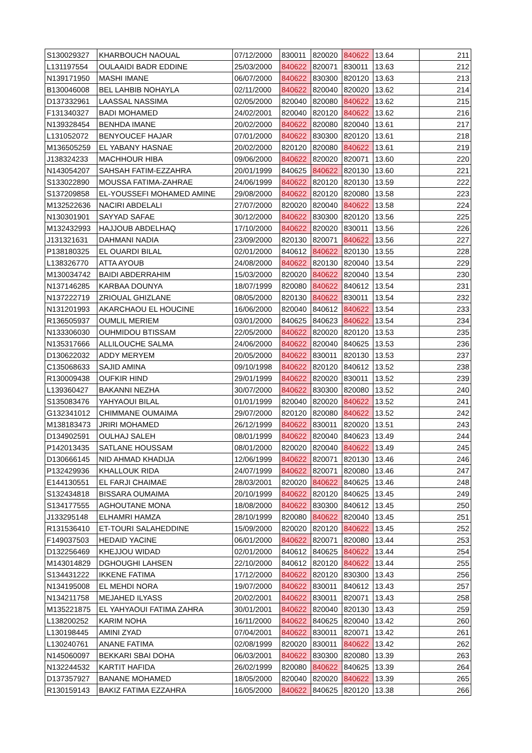| S130029327 | KHARBOUCH NAOUAL | 07/12/2000 | 830011 | 820020 | 840622 | 13.64 | 211 |
| L131197554 | OULAAIDI BADR EDDINE | 25/03/2000 | 840622 | 820071 | 830011 | 13.63 | 212 |
| N139171950 | MASHI IMANE | 06/07/2000 | 840622 | 830300 | 820120 | 13.63 | 213 |
| B130046008 | BEL LAHBIB NOHAYLA | 02/11/2000 | 840622 | 820040 | 820020 | 13.62 | 214 |
| D137332961 | LAASSAL NASSIMA | 02/05/2000 | 820040 | 820080 | 840622 | 13.62 | 215 |
| F131340327 | BADI MOHAMED | 24/02/2001 | 820040 | 820120 | 840622 | 13.62 | 216 |
| N139328454 | BENHDA IMANE | 20/02/2000 | 840622 | 820080 | 820040 | 13.61 | 217 |
| L131052072 | BENYOUCEF HAJAR | 07/01/2000 | 840622 | 830300 | 820120 | 13.61 | 218 |
| M136505259 | EL YABANY HASNAE | 20/02/2000 | 820120 | 820080 | 840622 | 13.61 | 219 |
| J138324233 | MACHHOUR HIBA | 09/06/2000 | 840622 | 820020 | 820071 | 13.60 | 220 |
| N143054207 | SAHSAH FATIM-EZZAHRA | 20/01/1999 | 840625 | 840622 | 820130 | 13.60 | 221 |
| S133022890 | MOUSSA FATIMA-ZAHRAE | 24/06/1999 | 840622 | 820120 | 820130 | 13.59 | 222 |
| S137209858 | EL-YOUSSEFI MOHAMED AMINE | 29/08/2000 | 840622 | 820120 | 820080 | 13.58 | 223 |
| M132522636 | NACIRI ABDELALI | 27/07/2000 | 820020 | 820040 | 840622 | 13.58 | 224 |
| N130301901 | SAYYAD SAFAE | 30/12/2000 | 840622 | 830300 | 820120 | 13.56 | 225 |
| M132432993 | HAJJOUB ABDELHAQ | 17/10/2000 | 840622 | 820020 | 830011 | 13.56 | 226 |
| J131321631 | DAHMANI NADIA | 23/09/2000 | 820130 | 820071 | 840622 | 13.56 | 227 |
| P138180325 | EL OUARDI BILAL | 02/01/2000 | 840612 | 840622 | 820130 | 13.55 | 228 |
| L138326770 | ATTA AYOUB | 24/08/2000 | 840622 | 820130 | 820040 | 13.54 | 229 |
| M130034742 | BAIDI ABDERRAHIM | 15/03/2000 | 820020 | 840622 | 820040 | 13.54 | 230 |
| N137146285 | KARBAA DOUNYA | 18/07/1999 | 820080 | 840622 | 840612 | 13.54 | 231 |
| N137222719 | ZRIOUAL GHIZLANE | 08/05/2000 | 820130 | 840622 | 830011 | 13.54 | 232 |
| N131201993 | AKARCHAOU EL HOUCINE | 16/06/2000 | 820040 | 840612 | 840622 | 13.54 | 233 |
| R136505937 | OUMLIL MERIEM | 03/01/2000 | 840625 | 840623 | 840622 | 13.54 | 234 |
| N133306030 | OUHMIDOU BTISSAM | 22/05/2000 | 840622 | 820020 | 820120 | 13.53 | 235 |
| N135317666 | ALLILOUCHE SALMA | 24/06/2000 | 840622 | 820040 | 840625 | 13.53 | 236 |
| D130622032 | ADDY MERYEM | 20/05/2000 | 840622 | 830011 | 820130 | 13.53 | 237 |
| C135068633 | SAJID AMINA | 09/10/1998 | 840622 | 820120 | 840612 | 13.52 | 238 |
| R130009438 | OUFKIR HIND | 29/01/1999 | 840622 | 820020 | 830011 | 13.52 | 239 |
| L139360427 | BAKANNI NEZHA | 30/07/2000 | 840622 | 830300 | 820080 | 13.52 | 240 |
| S135083476 | YAHYAOUI BILAL | 01/01/1999 | 820040 | 820020 | 840622 | 13.52 | 241 |
| G132341012 | CHIMMANE OUMAIMA | 29/07/2000 | 820120 | 820080 | 840622 | 13.52 | 242 |
| M138183473 | JRIRI MOHAMED | 26/12/1999 | 840622 | 830011 | 820020 | 13.51 | 243 |
| D134902591 | OULHAJ SALEH | 08/01/1999 | 840622 | 820040 | 840623 | 13.49 | 244 |
| P142013435 | SATLANE HOUSSAM | 08/01/2000 | 820020 | 820040 | 840622 | 13.49 | 245 |
| D130666145 | NID AHMAD KHADIJA | 12/06/1999 | 840622 | 820071 | 820130 | 13.46 | 246 |
| P132429936 | KHALLOUK RIDA | 24/07/1999 | 840622 | 820071 | 820080 | 13.46 | 247 |
| E144130551 | EL FARJI CHAIMAE | 28/03/2001 | 820020 | 840622 | 840625 | 13.46 | 248 |
| S132434818 | BISSARA OUMAIMA | 20/10/1999 | 840622 | 820120 | 840625 | 13.45 | 249 |
| S134177555 | AGHOUTANE MONA | 18/08/2000 | 840622 | 830300 | 840612 | 13.45 | 250 |
| J133295148 | ELHAMRI HAMZA | 28/10/1999 | 820080 | 840622 | 820040 | 13.45 | 251 |
| R131536410 | ET-TOURI SALAHEDDINE | 15/09/2000 | 820020 | 820120 | 840622 | 13.45 | 252 |
| F149037503 | HEDAID YACINE | 06/01/2000 | 840622 | 820071 | 820080 | 13.44 | 253 |
| D132256469 | KHEJJOU WIDAD | 02/01/2000 | 840612 | 840625 | 840622 | 13.44 | 254 |
| M143014829 | DGHOUGHI LAHSEN | 22/10/2000 | 840612 | 820120 | 840622 | 13.44 | 255 |
| S134431222 | IKKENE FATIMA | 17/12/2000 | 840622 | 820120 | 830300 | 13.43 | 256 |
| N134195008 | EL MEHDI NORA | 19/07/2000 | 840622 | 830011 | 840612 | 13.43 | 257 |
| N134211758 | MEJAHED ILYASS | 20/02/2001 | 840622 | 830011 | 820071 | 13.43 | 258 |
| M135221875 | EL YAHYAOUI FATIMA ZAHRA | 30/01/2001 | 840622 | 820040 | 820130 | 13.43 | 259 |
| L138200252 | KARIM NOHA | 16/11/2000 | 840622 | 840625 | 820040 | 13.42 | 260 |
| L130198445 | AMINI ZYAD | 07/04/2001 | 840622 | 830011 | 820071 | 13.42 | 261 |
| L130240761 | ANANE FATIMA | 02/08/1999 | 820020 | 830011 | 840622 | 13.42 | 262 |
| N145060097 | BEKKARI SBAI DOHA | 06/03/2001 | 840622 | 830300 | 820080 | 13.39 | 263 |
| N132244532 | KARTIT HAFIDA | 26/02/1999 | 820080 | 840622 | 840625 | 13.39 | 264 |
| D137357927 | BANANE MOHAMED | 18/05/2000 | 820040 | 820020 | 840622 | 13.39 | 265 |
| R130159143 | BAKIZ FATIMA EZZAHRA | 16/05/2000 | 840622 | 840625 | 820120 | 13.38 | 266 |